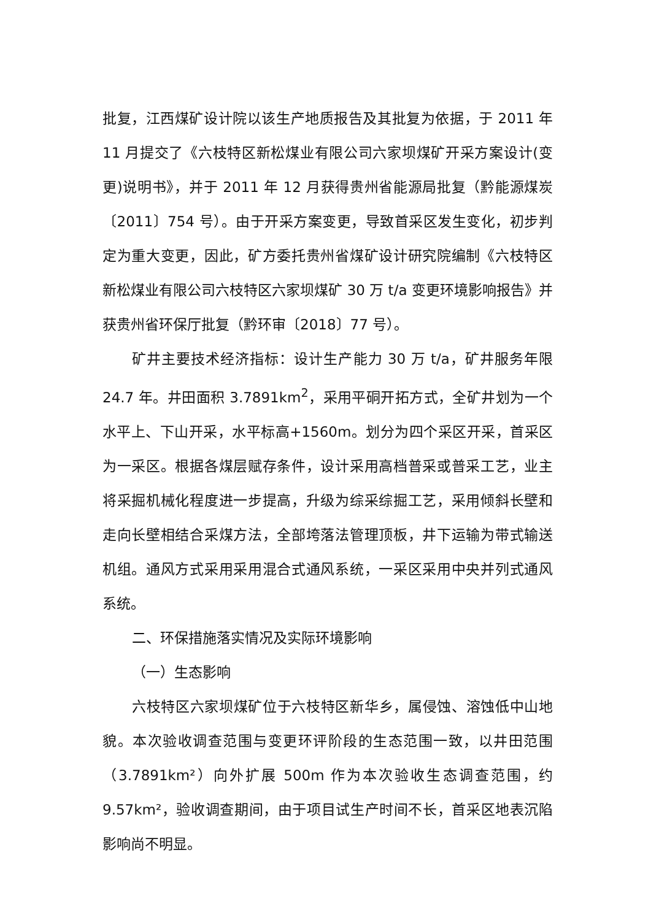批复，江西煤矿设计院以该生产地质报告及其批复为依据，于 2011 年 11 月提交了《六枝特区新松煤业有限公司六家坝煤矿开采方案设计(变更)说明书》，并于 2011 年 12 月获得贵州省能源局批复（黔能源煤炭〔2011〕754 号）。由于开采方案变更，导致首采区发生变化，初步判定为重大变更，因此，矿方委托贵州省煤矿设计研究院编制《六枝特区新松煤业有限公司六枝特区六家坝煤矿 30 万 t/a 变更环境影响报告》并获贵州省环保厅批复（黔环审〔2018〕77 号）。
矿井主要技术经济指标：设计生产能力 30 万 t/a，矿井服务年限 24.7 年。井田面积 3.7891km<sup>2</sup>，采用平硐开拓方式，全矿井划为一个水平上、下山开采，水平标高+1560m。划分为四个采区开采，首采区为一采区。根据各煤层赋存条件，设计采用高档普采或普采工艺，业主将采掘机械化程度进一步提高，升级为综采综掘工艺，采用倾斜长壁和走向长壁相结合采煤方法，全部垮落法管理顶板，井下运输为带式输送机组。通风方式采用采用混合式通风系统，一采区采用中央并列式通风系统。
二、环保措施落实情况及实际环境影响
（一）生态影响
六枝特区六家坝煤矿位于六枝特区新华乡，属侵蚀、溶蚀低中山地貌。本次验收调查范围与变更环评阶段的生态范围一致，以井田范围（3.7891km²）向外扩展 500m 作为本次验收生态调查范围，约 9.57km²，验收调查期间，由于项目试生产时间不长，首采区地表沉陷影响尚不明显。